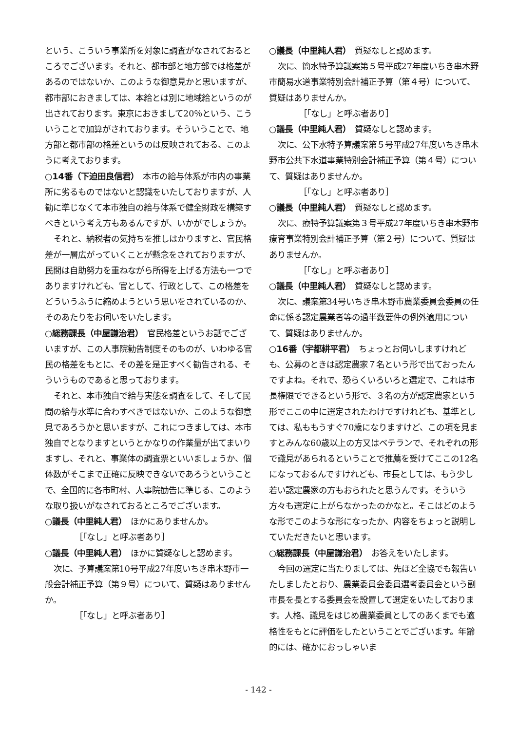という、こういう事業所を対象に調査がなされておるところでございます。それと、都市部と地方部では格差があるのではないか、このような御意見かと思いますが、都市部におきましては、本給とは別に地域給というのが出されております。東京におきまして20％という、こういうことで加算がされております。そういうことで、地方部と都市部の格差というのは反映されておる、このように考えております。
○14番（下迫田良信君）　本市の給与体系が市内の事業所に劣るものではないと認識をいたしておりますが、人勧に準じなくて本市独自の給与体系で健全財政を構築すべきという考え方もあるんですが、いかがでしょうか。
それと、納税者の気持ちを推しはかりますと、官民格差が一層広がっていくことが懸念をされておりますが、民間は自助努力を重ねながら所得を上げる方法も一つでありますけれども、官として、行政として、この格差をどういうふうに縮めようという思いをされているのか、そのあたりをお伺いをいたします。
○総務課長（中屋謙治君）　官民格差というお話でございますが、この人事院勧告制度そのものが、いわゆる官民の格差をもとに、その差を是正すべく勧告される、そういうものであると思っております。
それと、本市独自で給与実態を調査をして、そして民間の給与水準に合わすべきではないか、このような御意見であろうかと思いますが、これにつきましては、本市独自でとなりますというとかなりの作業量が出てまいりますし、それと、事業体の調査票といいましょうか、個体数がそこまで正確に反映できないであろうということで、全国的に各市町村、人事院勧告に準じる、このような取り扱いがなされておるところでございます。
○議長（中里純人君）　ほかにありませんか。
［「なし」と呼ぶ者あり］
○議長（中里純人君）　ほかに質疑なしと認めます。
次に、予算議案第10号平成27年度いちき串木野市一般会計補正予算（第９号）について、質疑はありませんか。
［「なし」と呼ぶ者あり］
○議長（中里純人君）　質疑なしと認めます。
次に、簡水特予算議案第５号平成27年度いちき串木野市簡易水道事業特別会計補正予算（第４号）について、質疑はありませんか。
［「なし」と呼ぶ者あり］
○議長（中里純人君）　質疑なしと認めます。
次に、公下水特予算議案第５号平成27年度いちき串木野市公共下水道事業特別会計補正予算（第４号）について、質疑はありませんか。
［「なし」と呼ぶ者あり］
○議長（中里純人君）　質疑なしと認めます。
次に、療特予算議案第３号平成27年度いちき串木野市療育事業特別会計補正予算（第２号）について、質疑はありませんか。
［「なし」と呼ぶ者あり］
○議長（中里純人君）　質疑なしと認めます。
次に、議案第34号いちき串木野市農業委員会委員の任命に係る認定農業者等の過半数要件の例外適用について、質疑はありませんか。
○16番（宇都耕平君）　ちょっとお伺いしますけれども、公募のときは認定農家７名という形で出ておったんですよね。それで、恐らくいろいろと選定で、これは市長権限でできるという形で、３名の方が認定農家という形でここの中に選定されたわけですけれども、基準としては、私ももうすぐ70歳になりますけど、この項を見ますとみんな60歳以上の方又はベテランで、それぞれの形で識見があられるということで推薦を受けてここの12名になっておるんですけれども、市長としては、もう少し若い認定農家の方もおられたと思うんです。そういう方々も選定に上がらなかったのかなと。そこはどのような形でこのような形になったか、内容をちょっと説明していただきたいと思います。
○総務課長（中屋謙治君）　お答えをいたします。
今回の選定に当たりましては、先ほど全協でも報告いたしましたとおり、農業委員会委員選考委員会という副市長を長とする委員会を設置して選定をいたしております。人格、識見をはじめ農業委員としてのあくまでも適格性をもとに評価をしたということでございます。年齢的には、確かにおっしゃいま
- 142 -